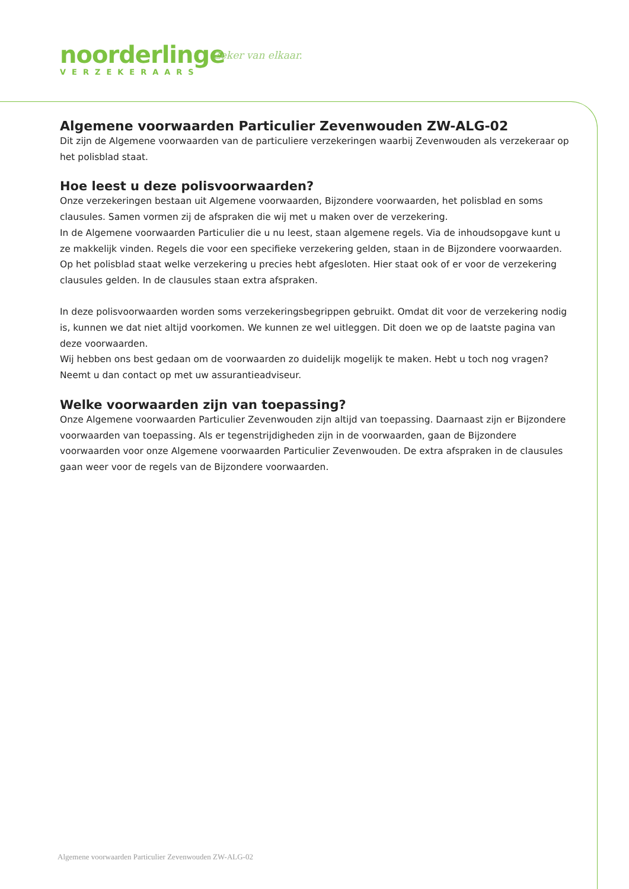noorderlinge
VERZEKERAARS
Zeker van elkaar.
Algemene voorwaarden Particulier Zevenwouden ZW-ALG-02
Dit zijn de Algemene voorwaarden van de particuliere verzekeringen waarbij Zevenwouden als verzekeraar op het polisblad staat.
Hoe leest u deze polisvoorwaarden?
Onze verzekeringen bestaan uit Algemene voorwaarden, Bijzondere voorwaarden, het polisblad en soms clausules. Samen vormen zij de afspraken die wij met u maken over de verzekering.
In de Algemene voorwaarden Particulier die u nu leest, staan algemene regels. Via de inhoudsopgave kunt u ze makkelijk vinden. Regels die voor een specifieke verzekering gelden, staan in de Bijzondere voorwaarden. Op het polisblad staat welke verzekering u precies hebt afgesloten. Hier staat ook of er voor de verzekering clausules gelden. In de clausules staan extra afspraken.
In deze polisvoorwaarden worden soms verzekeringsbegrippen gebruikt. Omdat dit voor de verzekering nodig is, kunnen we dat niet altijd voorkomen. We kunnen ze wel uitleggen. Dit doen we op de laatste pagina van deze voorwaarden.
Wij hebben ons best gedaan om de voorwaarden zo duidelijk mogelijk te maken. Hebt u toch nog vragen? Neemt u dan contact op met uw assurantieadviseur.
Welke voorwaarden zijn van toepassing?
Onze Algemene voorwaarden Particulier Zevenwouden zijn altijd van toepassing. Daarnaast zijn er Bijzondere voorwaarden van toepassing. Als er tegenstrijdigheden zijn in de voorwaarden, gaan de Bijzondere voorwaarden voor onze Algemene voorwaarden Particulier Zevenwouden. De extra afspraken in de clausules gaan weer voor de regels van de Bijzondere voorwaarden.
Algemene voorwaarden Particulier Zevenwouden ZW-ALG-02